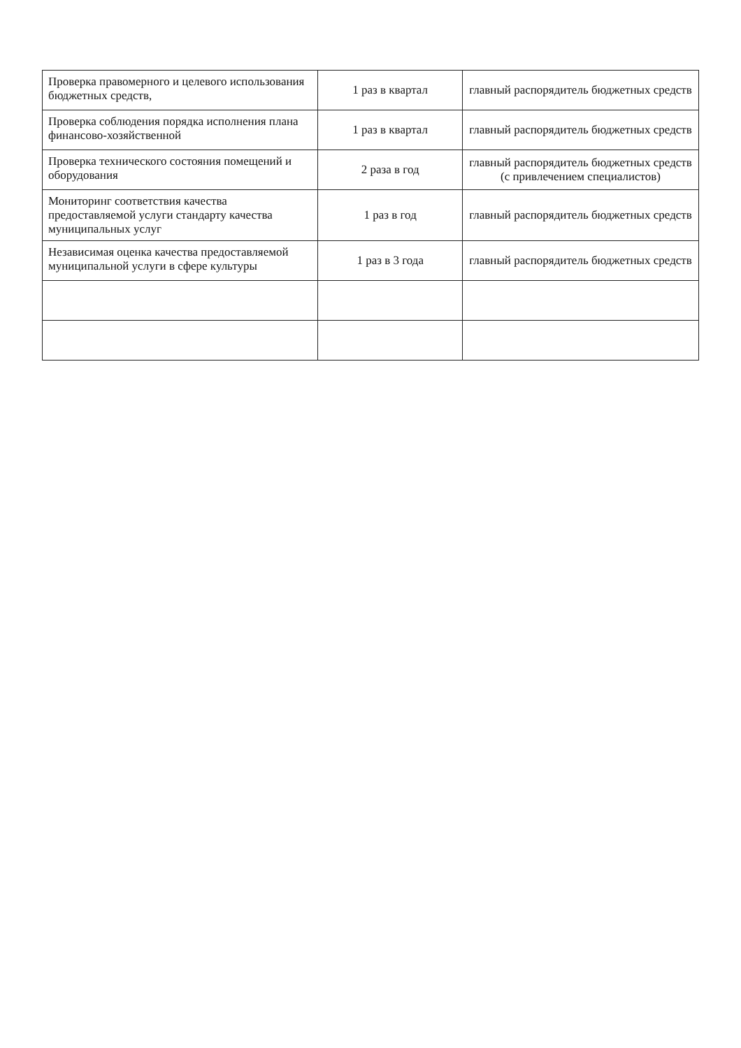| Проверка правомерного и целевого использования бюджетных средств, | 1 раз в квартал | главный распорядитель бюджетных средств |
| Проверка соблюдения порядка исполнения плана финансово-хозяйственной | 1 раз в квартал | главный распорядитель бюджетных средств |
| Проверка технического состояния помещений и оборудования | 2 раза в год | главный распорядитель бюджетных средств (с привлечением специалистов) |
| Мониторинг соответствия качества предоставляемой услуги стандарту качества муниципальных услуг | 1 раз в год | главный распорядитель бюджетных средств |
| Независимая оценка качества предоставляемой муниципальной услуги в сфере культуры | 1 раз в 3 года | главный распорядитель бюджетных средств |